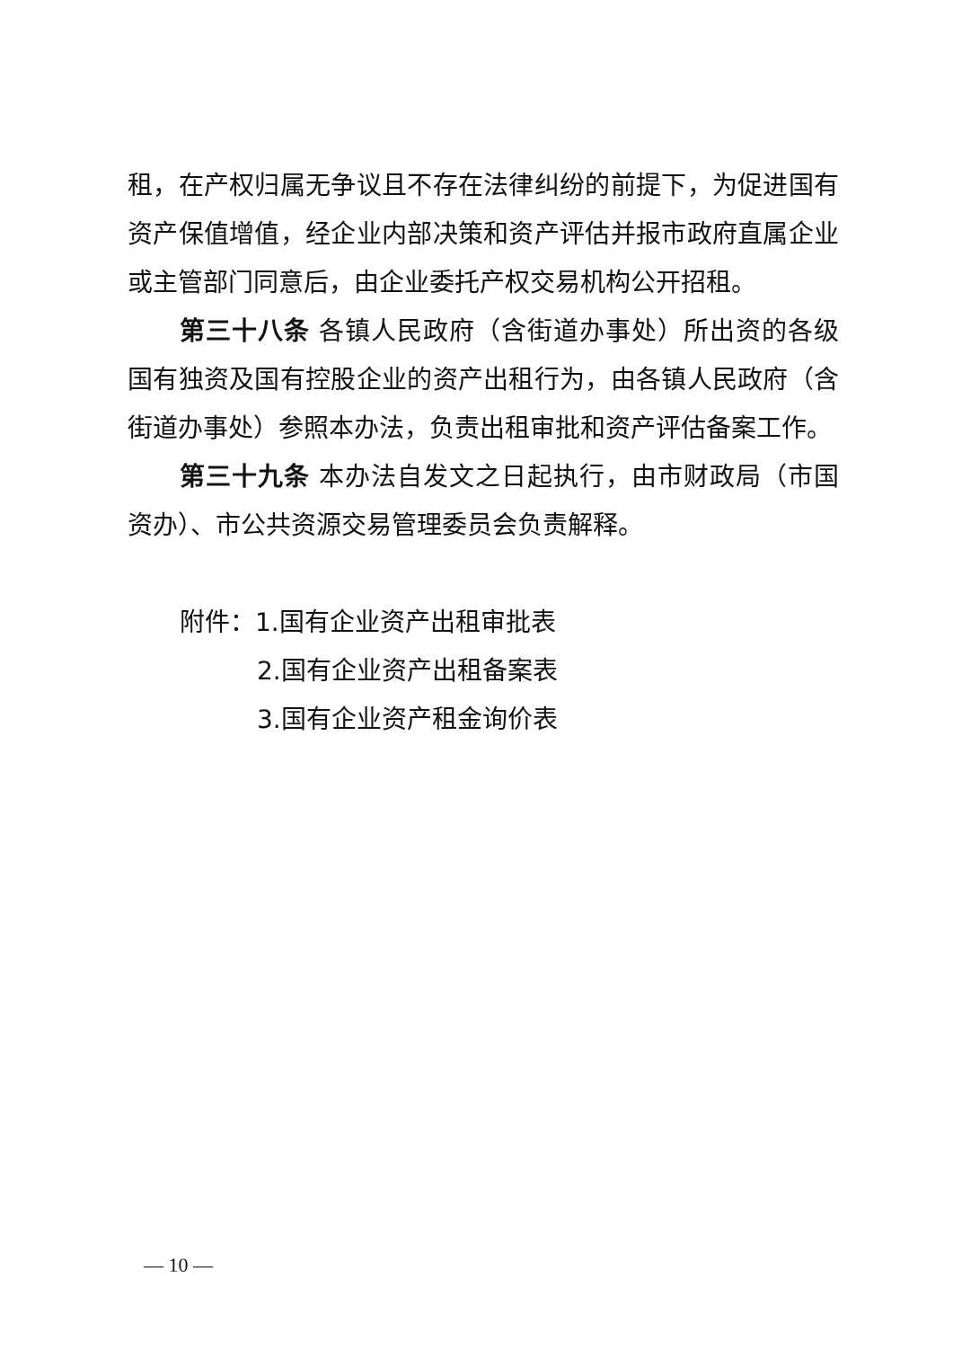租，在产权归属无争议且不存在法律纠纷的前提下，为促进国有资产保值增值，经企业内部决策和资产评估并报市政府直属企业或主管部门同意后，由企业委托产权交易机构公开招租。
第三十八条 各镇人民政府（含街道办事处）所出资的各级国有独资及国有控股企业的资产出租行为，由各镇人民政府（含街道办事处）参照本办法，负责出租审批和资产评估备案工作。
第三十九条 本办法自发文之日起执行，由市财政局（市国资办）、市公共资源交易管理委员会负责解释。
附件：1.国有企业资产出租审批表
2.国有企业资产出租备案表
3.国有企业资产租金询价表
— 10 —